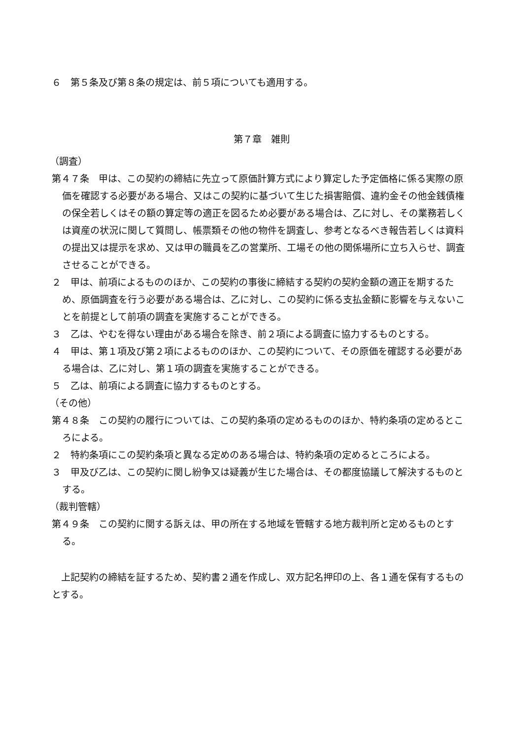６　第５条及び第８条の規定は、前５項についても適用する。
第７章　雑則
（調査）
第４７条　甲は、この契約の締結に先立って原価計算方式により算定した予定価格に係る実際の原価を確認する必要がある場合、又はこの契約に基づいて生じた損害賠償、違約金その他金銭債権の保全若しくはその額の算定等の適正を図るため必要がある場合は、乙に対し、その業務若しくは資産の状況に関して質問し、帳票類その他の物件を調査し、参考となるべき報告若しくは資料の提出又は提示を求め、又は甲の職員を乙の営業所、工場その他の関係場所に立ち入らせ、調査させることができる。
２　甲は、前項によるもののほか、この契約の事後に締結する契約の契約金額の適正を期するため、原価調査を行う必要がある場合は、乙に対し、この契約に係る支払金額に影響を与えないことを前提として前項の調査を実施することができる。
３　乙は、やむを得ない理由がある場合を除き、前２項による調査に協力するものとする。
４　甲は、第１項及び第２項によるもののほか、この契約について、その原価を確認する必要がある場合は、乙に対し、第１項の調査を実施することができる。
５　乙は、前項による調査に協力するものとする。
（その他）
第４８条　この契約の履行については、この契約条項の定めるもののほか、特約条項の定めるところによる。
２　特約条項にこの契約条項と異なる定めのある場合は、特約条項の定めるところによる。
３　甲及び乙は、この契約に関し紛争又は疑義が生じた場合は、その都度協議して解決するものとする。
（裁判管轄）
第４９条　この契約に関する訴えは、甲の所在する地域を管轄する地方裁判所と定めるものとする。
　上記契約の締結を証するため、契約書２通を作成し、双方記名押印の上、各１通を保有するものとする。